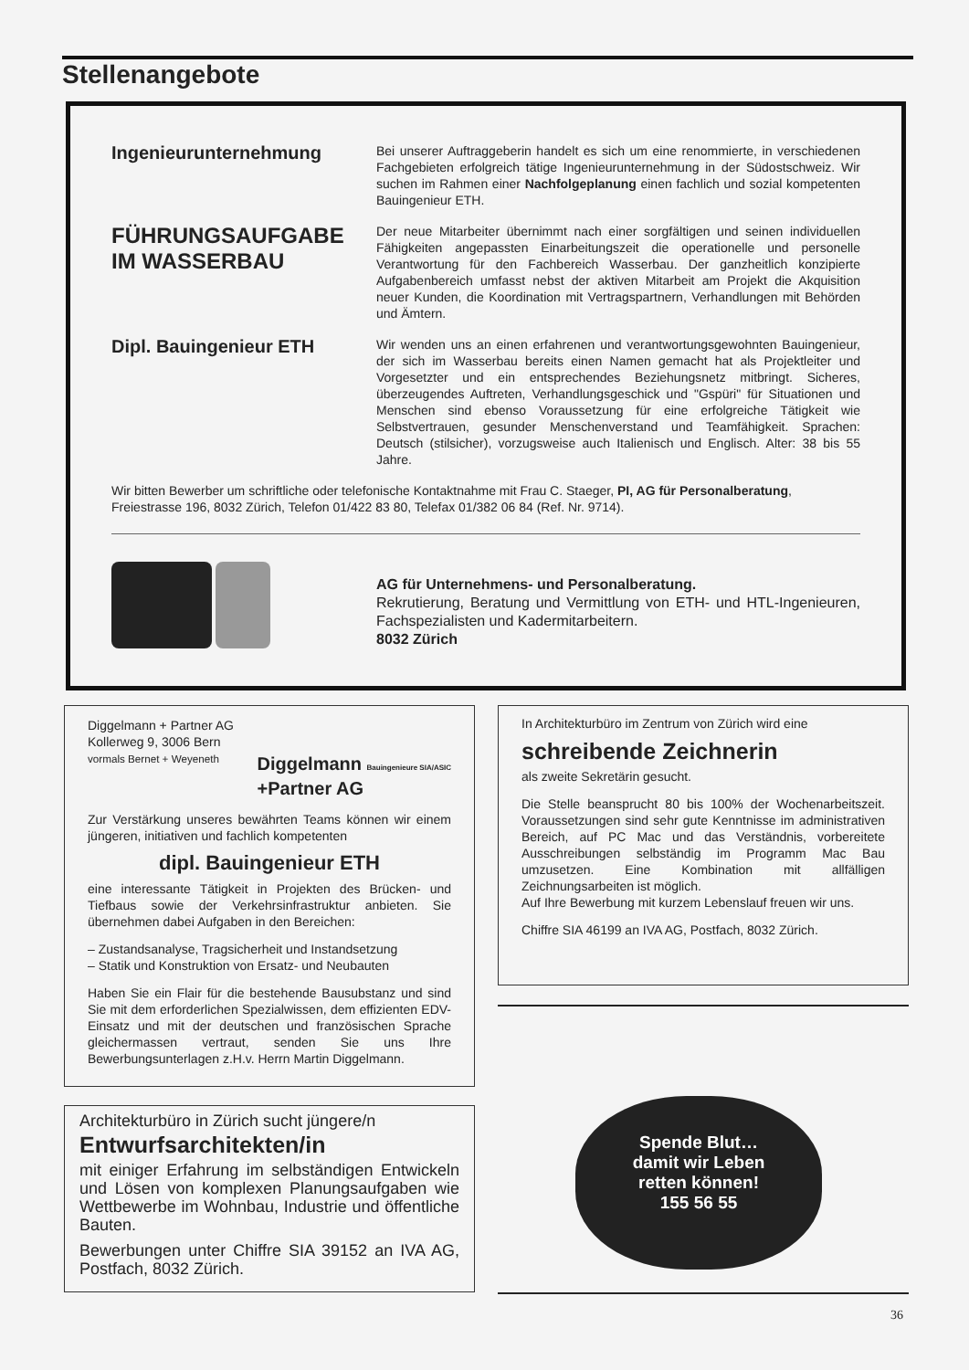Stellenangebote
Ingenieurunternehmung
Bei unserer Auftraggeberin handelt es sich um eine renommierte, in verschiedenen Fachgebieten erfolgreich tätige Ingenieurunternehmung in der Südostschweiz. Wir suchen im Rahmen einer Nachfolgeplanung einen fachlich und sozial kompetenten Bauingenieur ETH.
FÜHRUNGSAUFGABE
IM WASSERBAU
Der neue Mitarbeiter übernimmt nach einer sorgfältigen und seinen individuellen Fähigkeiten angepassten Einarbeitungszeit die operationelle und personelle Verantwortung für den Fachbereich Wasserbau. Der ganzheitlich konzipierte Aufgabenbereich umfasst nebst der aktiven Mitarbeit am Projekt die Akquisition neuer Kunden, die Koordination mit Vertragspartnern, Verhandlungen mit Behörden und Ämtern.
Dipl. Bauingenieur ETH
Wir wenden uns an einen erfahrenen und verantwortungsgewohnten Bauingenieur, der sich im Wasserbau bereits einen Namen gemacht hat als Projektleiter und Vorgesetzter und ein entsprechendes Beziehungsnetz mitbringt. Sicheres, überzeugendes Auftreten, Verhandlungsgeschick und "Gspüri" für Situationen und Menschen sind ebenso Voraussetzung für eine erfolgreiche Tätigkeit wie Selbstvertrauen, gesunder Menschenverstand und Teamfähigkeit. Sprachen: Deutsch (stilsicher), vorzugsweise auch Italienisch und Englisch. Alter: 38 bis 55 Jahre.
Wir bitten Bewerber um schriftliche oder telefonische Kontaktnahme mit Frau C. Staeger, PI, AG für Personalberatung, Freiestrasse 196, 8032 Zürich, Telefon 01/422 83 80, Telefax 01/382 06 84 (Ref. Nr. 9714).
AG für Unternehmens- und Personalberatung.
Rekrutierung, Beratung und Vermittlung von ETH- und HTL-Ingenieuren, Fachspezialisten und Kadermitarbeitern.
8032 Zürich
Diggelmann + Partner AG
Kollerweg 9, 3006 Bern
vormals Bernet + Weyeneth
Diggelmann Bauingenieure SIA/ASIC
+Partner AG
Zur Verstärkung unseres bewährten Teams können wir einem jüngeren, initiativen und fachlich kompetenten
dipl. Bauingenieur ETH
eine interessante Tätigkeit in Projekten des Brücken- und Tiefbaus sowie der Verkehrsinfrastruktur anbieten. Sie übernehmen dabei Aufgaben in den Bereichen:
– Zustandsanalyse, Tragsicherheit und Instandsetzung
– Statik und Konstruktion von Ersatz- und Neubauten
Haben Sie ein Flair für die bestehende Bausubstanz und sind Sie mit dem erforderlichen Spezialwissen, dem effizienten EDV-Einsatz und mit der deutschen und französischen Sprache gleichermassen vertraut, senden Sie uns Ihre Bewerbungsunterlagen z.H.v. Herrn Martin Diggelmann.
In Architekturbüro im Zentrum von Zürich wird eine
schreibende Zeichnerin
als zweite Sekretärin gesucht.
Die Stelle beansprucht 80 bis 100% der Wochenarbeitszeit. Voraussetzungen sind sehr gute Kenntnisse im administrativen Bereich, auf PC Mac und das Verständnis, vorbereitete Ausschreibungen selbständig im Programm Mac Bau umzusetzen. Eine Kombination mit allfälligen Zeichnungsarbeiten ist möglich.
Auf Ihre Bewerbung mit kurzem Lebenslauf freuen wir uns.
Chiffre SIA 46199 an IVA AG, Postfach, 8032 Zürich.
Spende Blut…
damit wir Leben
retten können!
155 56 55
Architekturbüro in Zürich sucht jüngere/n
Entwurfsarchitekten/in
mit einiger Erfahrung im selbständigen Entwickeln und Lösen von komplexen Planungsaufgaben wie Wettbewerbe im Wohnbau, Industrie und öffentliche Bauten.
Bewerbungen unter Chiffre SIA 39152 an IVA AG, Postfach, 8032 Zürich.
36